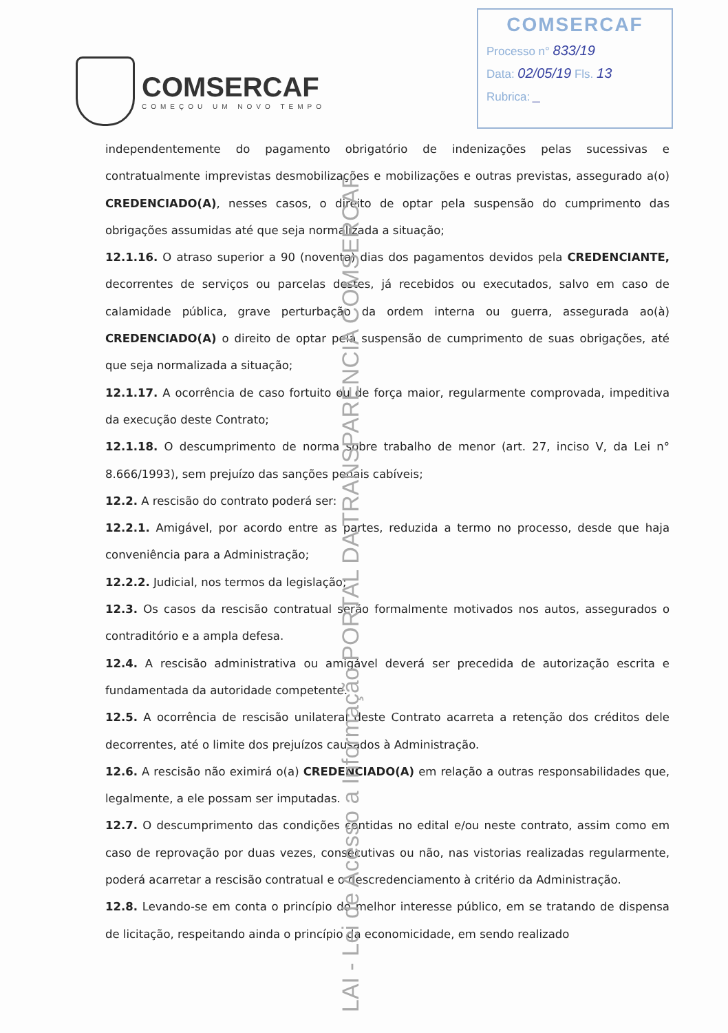COMSERCAF
COMEÇOU UM NOVO TEMPO
COMSERCAF
Processo n° 833/19
Data: 02/05/19 Fls. 13
Rubrica: _
independentemente do pagamento obrigatório de indenizações pelas sucessivas e contratualmente imprevistas desmobilizações e mobilizações e outras previstas, assegurado a(o) CREDENCIADO(A), nesses casos, o direito de optar pela suspensão do cumprimento das obrigações assumidas até que seja normalizada a situação;
12.1.16. O atraso superior a 90 (noventa) dias dos pagamentos devidos pela CREDENCIANTE, decorrentes de serviços ou parcelas destes, já recebidos ou executados, salvo em caso de calamidade pública, grave perturbação da ordem interna ou guerra, assegurada ao(à) CREDENCIADO(A) o direito de optar pela suspensão de cumprimento de suas obrigações, até que seja normalizada a situação;
12.1.17. A ocorrência de caso fortuito ou de força maior, regularmente comprovada, impeditiva da execução deste Contrato;
12.1.18. O descumprimento de norma sobre trabalho de menor (art. 27, inciso V, da Lei n° 8.666/1993), sem prejuízo das sanções penais cabíveis;
12.2. A rescisão do contrato poderá ser:
12.2.1. Amigável, por acordo entre as partes, reduzida a termo no processo, desde que haja conveniência para a Administração;
12.2.2. Judicial, nos termos da legislação;
12.3. Os casos da rescisão contratual serão formalmente motivados nos autos, assegurados o contraditório e a ampla defesa.
12.4. A rescisão administrativa ou amigável deverá ser precedida de autorização escrita e fundamentada da autoridade competente.
12.5. A ocorrência de rescisão unilateral deste Contrato acarreta a retenção dos créditos dele decorrentes, até o limite dos prejuízos causados à Administração.
12.6. A rescisão não eximirá o(a) CREDENCIADO(A) em relação a outras responsabilidades que, legalmente, a ele possam ser imputadas.
12.7. O descumprimento das condições contidas no edital e/ou neste contrato, assim como em caso de reprovação por duas vezes, consecutivas ou não, nas vistorias realizadas regularmente, poderá acarretar a rescisão contratual e o descredenciamento à critério da Administração.
12.8. Levando-se em conta o princípio do melhor interesse público, em se tratando de dispensa de licitação, respeitando ainda o princípio da economicidade, em sendo realizado
LAI - Lei de Acesso a Informação PORTAL DA TRANSPARÊNCIA COMSERCAF